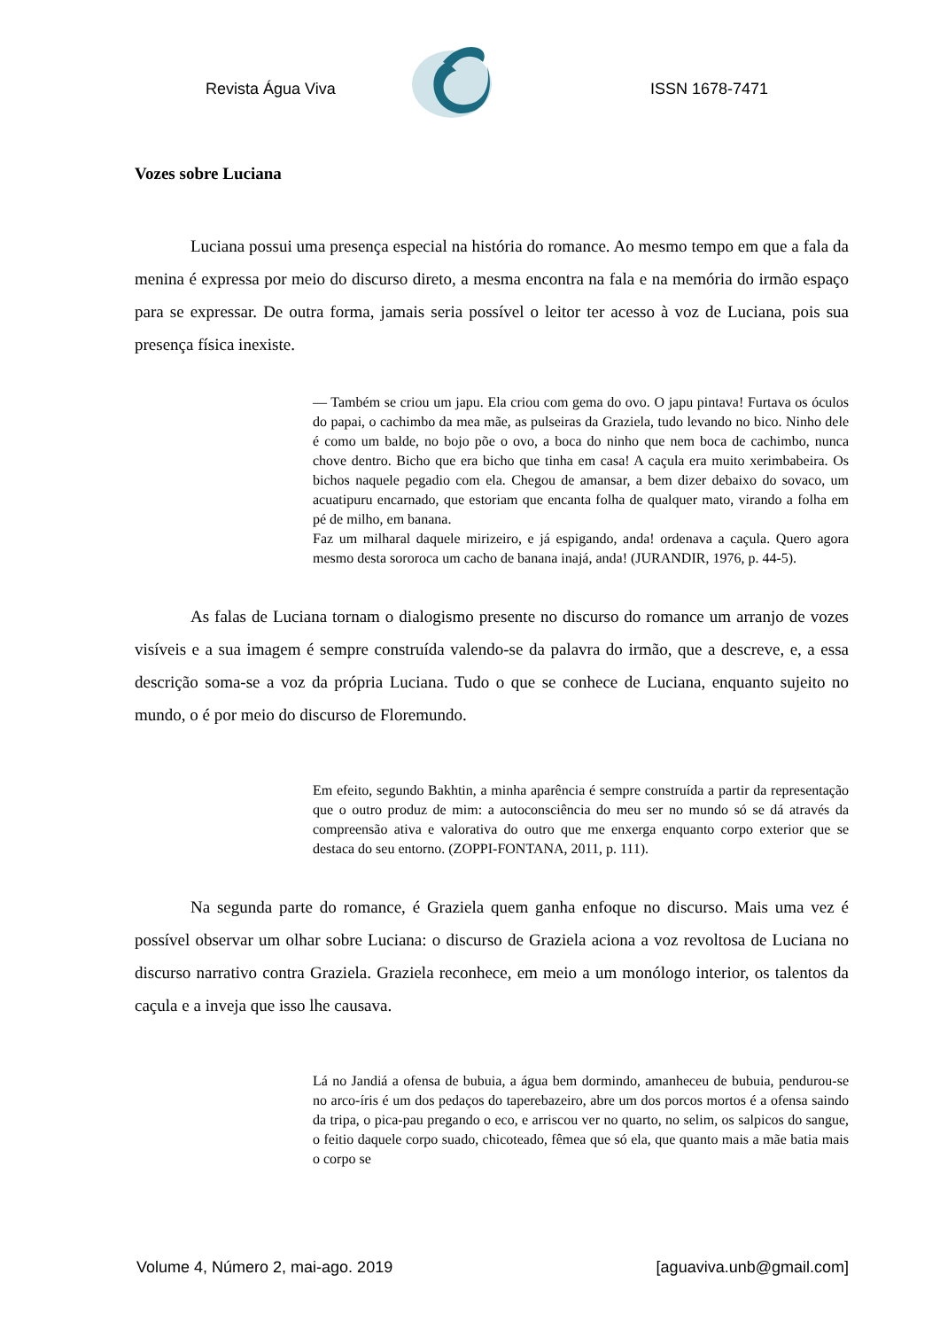Revista Água Viva ISSN 1678-7471
Vozes sobre Luciana
Luciana possui uma presença especial na história do romance. Ao mesmo tempo em que a fala da menina é expressa por meio do discurso direto, a mesma encontra na fala e na memória do irmão espaço para se expressar. De outra forma, jamais seria possível o leitor ter acesso à voz de Luciana, pois sua presença física inexiste.
— Também se criou um japu. Ela criou com gema do ovo. O japu pintava! Furtava os óculos do papai, o cachimbo da mea mãe, as pulseiras da Graziela, tudo levando no bico. Ninho dele é como um balde, no bojo põe o ovo, a boca do ninho que nem boca de cachimbo, nunca chove dentro. Bicho que era bicho que tinha em casa! A caçula era muito xerimbabeira. Os bichos naquele pegadio com ela. Chegou de amansar, a bem dizer debaixo do sovaco, um acuatipuru encarnado, que estoriam que encanta folha de qualquer mato, virando a folha em pé de milho, em banana.
Faz um milharal daquele mirizeiro, e já espigando, anda! ordenava a caçula. Quero agora mesmo desta sororoca um cacho de banana inajá, anda! (JURANDIR, 1976, p. 44-5).
As falas de Luciana tornam o dialogismo presente no discurso do romance um arranjo de vozes visíveis e a sua imagem é sempre construída valendo-se da palavra do irmão, que a descreve, e, a essa descrição soma-se a voz da própria Luciana. Tudo o que se conhece de Luciana, enquanto sujeito no mundo, o é por meio do discurso de Floremundo.
Em efeito, segundo Bakhtin, a minha aparência é sempre construída a partir da representação que o outro produz de mim: a autoconsciência do meu ser no mundo só se dá através da compreensão ativa e valorativa do outro que me enxerga enquanto corpo exterior que se destaca do seu entorno. (ZOPPI-FONTANA, 2011, p. 111).
Na segunda parte do romance, é Graziela quem ganha enfoque no discurso. Mais uma vez é possível observar um olhar sobre Luciana: o discurso de Graziela aciona a voz revoltosa de Luciana no discurso narrativo contra Graziela. Graziela reconhece, em meio a um monólogo interior, os talentos da caçula e a inveja que isso lhe causava.
Lá no Jandiá a ofensa de bubuia, a água bem dormindo, amanheceu de bubuia, pendurou-se no arco-íris é um dos pedaços do taperebazeiro, abre um dos porcos mortos é a ofensa saindo da tripa, o pica-pau pregando o eco, e arriscou ver no quarto, no selim, os salpicos do sangue, o feitio daquele corpo suado, chicoteado, fêmea que só ela, que quanto mais a mãe batia mais o corpo se
Volume 4, Número 2, mai-ago. 2019 [aguaviva.unb@gmail.com]